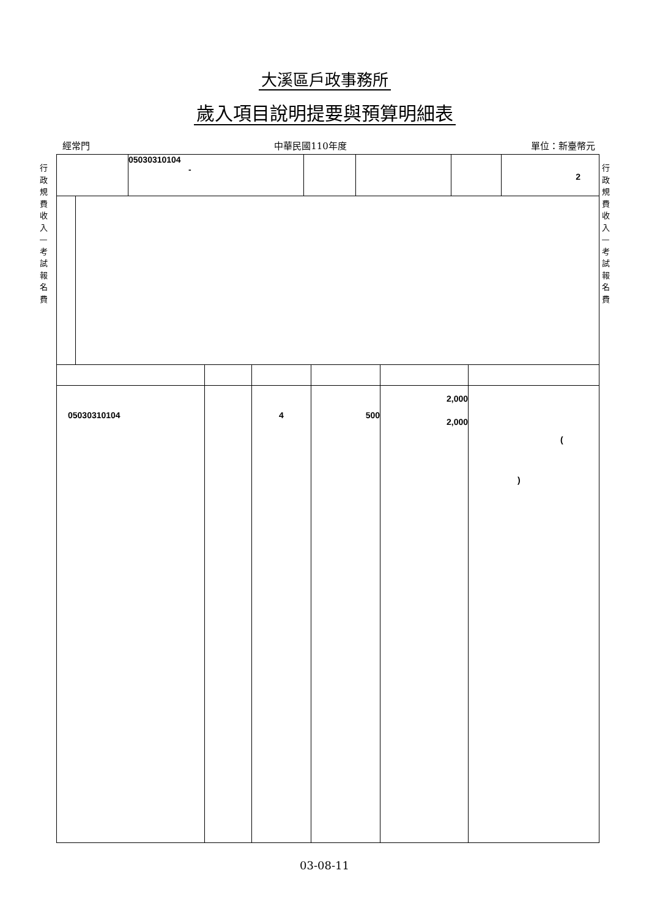大溪區戶政事務所
歲入項目說明提要與預算明細表
經常門 中華民國110年度 單位：新臺幣元
行政規費收入—考試報名費
行政規費收入—考試報名費
| | 05030310104 - | | | | 2 |
| 05030310104 | | 4 | 500 | 2,000 2,000 | ( ) |
03-08-11